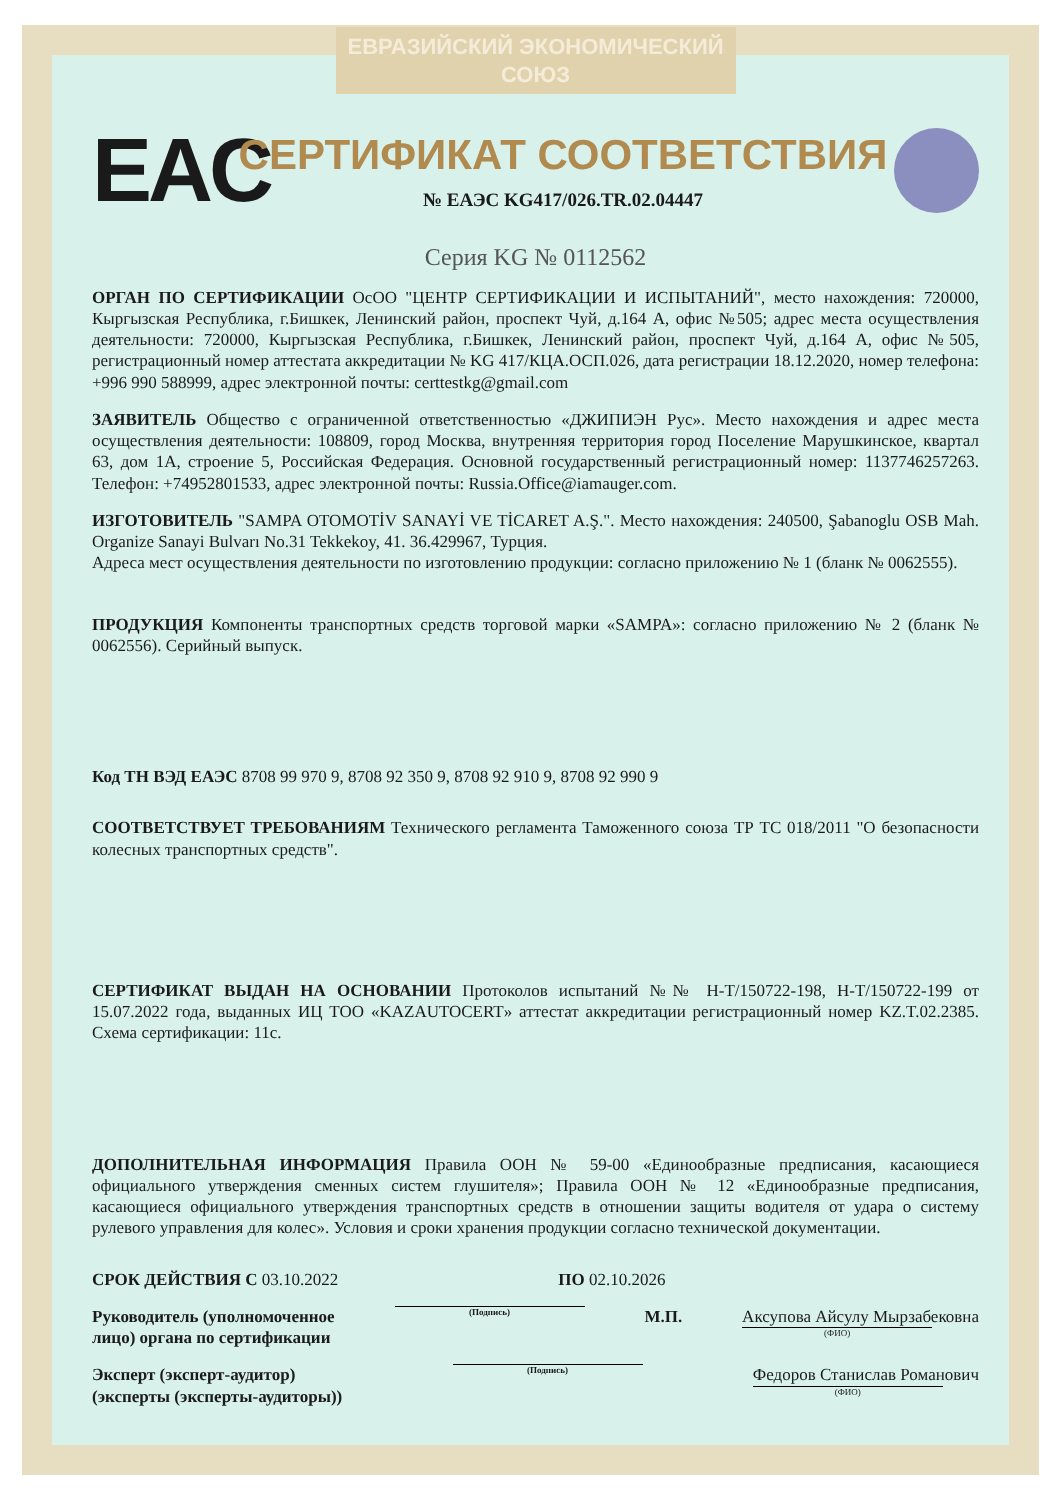ЕВРАЗИЙСКИЙ ЭКОНОМИЧЕСКИЙ СОЮЗ
EAC
СЕРТИФИКАТ СООТВЕТСТВИЯ
№ ЕАЭС KG417/026.TR.02.04447
Серия KG № 0112562
ОРГАН ПО СЕРТИФИКАЦИИ ОсОО "ЦЕНТР СЕРТИФИКАЦИИ И ИСПЫТАНИЙ", место нахождения: 720000, Кыргызская Республика, г.Бишкек, Ленинский район, проспект Чуй, д.164 А, офис №505; адрес места осуществления деятельности: 720000, Кыргызская Республика, г.Бишкек, Ленинский район, проспект Чуй, д.164 А, офис №505, регистрационный номер аттестата аккредитации № KG 417/КЦА.ОСП.026, дата регистрации 18.12.2020, номер телефона: +996 990 588999, адрес электронной почты: certtestkg@gmail.com
ЗАЯВИТЕЛЬ Общество с ограниченной ответственностью «ДЖИПИЭН Рус». Место нахождения и адрес места осуществления деятельности: 108809, город Москва, внутренняя территория город Поселение Марушкинское, квартал 63, дом 1А, строение 5, Российская Федерация. Основной государственный регистрационный номер: 1137746257263. Телефон: +74952801533, адрес электронной почты: Russia.Office@iamauger.com.
ИЗГОТОВИТЕЛЬ "SAMPA OTOMOTİV SANAYİ VE TİCARET A.Ş.". Место нахождения: 240500, Şabanoglu OSB Mah. Organize Sanayi Bulvarı No.31 Tekkekoy, 41. 36.429967, Турция.
Адреса мест осуществления деятельности по изготовлению продукции: согласно приложению № 1 (бланк № 0062555).
ПРОДУКЦИЯ Компоненты транспортных средств торговой марки «SAMPA»: согласно приложению № 2 (бланк № 0062556). Серийный выпуск.
Код ТН ВЭД ЕАЭС 8708 99 970 9, 8708 92 350 9, 8708 92 910 9, 8708 92 990 9
СООТВЕТСТВУЕТ ТРЕБОВАНИЯМ Технического регламента Таможенного союза ТР ТС 018/2011 "О безопасности колесных транспортных средств".
СЕРТИФИКАТ ВЫДАН НА ОСНОВАНИИ Протоколов испытаний №№ H-T/150722-198, H-T/150722-199 от 15.07.2022 года, выданных ИЦ ТОО «KAZAUTOCERT» аттестат аккредитации регистрационный номер KZ.T.02.2385. Схема сертификации: 11с.
ДОПОЛНИТЕЛЬНАЯ ИНФОРМАЦИЯ Правила ООН № 59-00 «Единообразные предписания, касающиеся официального утверждения сменных систем глушителя»; Правила ООН № 12 «Единообразные предписания, касающиеся официального утверждения транспортных средств в отношении защиты водителя от удара о систему рулевого управления для колес». Условия и сроки хранения продукции согласно технической документации.
СРОК ДЕЙСТВИЯ С 03.10.2022 ПО 02.10.2026
Руководитель (уполномоченное
лицо) органа по сертификации
(Подпись)
М.П. Аксупова Айсулу Мырзабековна
(ФИО)
Эксперт (эксперт-аудитор)
(эксперты (эксперты-аудиторы))
(Подпись)
Федоров Станислав Романович
(ФИО)